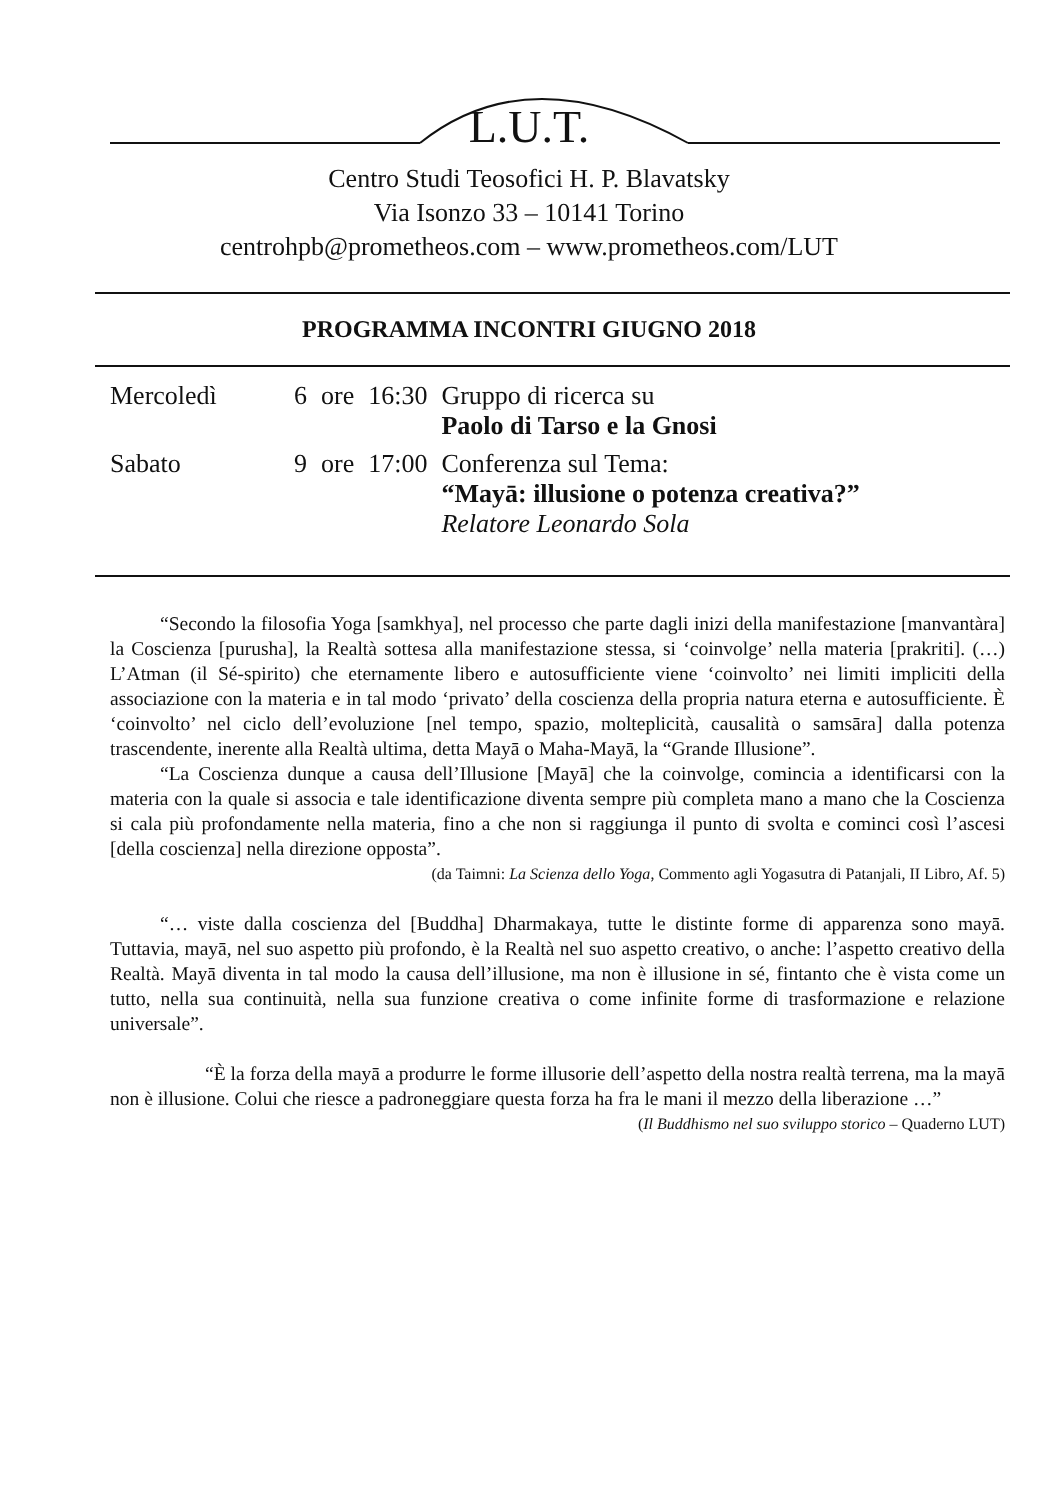L.U.T.
Centro Studi Teosofici H. P. Blavatsky
Via Isonzo 33 – 10141 Torino
centrohpb@prometheos.com – www.prometheos.com/LUT
PROGRAMMA INCONTRI GIUGNO 2018
| Mercoledì | 6 | ore | 16:30 | Gruppo di ricerca su Paolo di Tarso e la Gnosi |
| Sabato | 9 | ore | 17:00 | Conferenza sul Tema: “Mayā: illusione o potenza creativa?” Relatore Leonardo Sola |
“Secondo la filosofia Yoga [samkhya], nel processo che parte dagli inizi della manifestazione [manvantàra] la Coscienza [purusha], la Realtà sottesa alla manifestazione stessa, si ‘coinvolge’ nella materia [prakriti]. (…) L’Atman (il Sé-spirito) che eternamente libero e autosufficiente viene ‘coinvolto’ nei limiti impliciti della associazione con la materia e in tal modo ‘privato’ della coscienza della propria natura eterna e autosufficiente. È ‘coinvolto’ nel ciclo dell’evoluzione [nel tempo, spazio, molteplicità, causalità o samsāra] dalla potenza trascendente, inerente alla Realtà ultima, detta Mayā o Maha-Mayā, la “Grande Illusione”.
“La Coscienza dunque a causa dell’Illusione [Mayā] che la coinvolge, comincia a identificarsi con la materia con la quale si associa e tale identificazione diventa sempre più completa mano a mano che la Coscienza si cala più profondamente nella materia, fino a che non si raggiunga il punto di svolta e cominci così l’ascesi [della coscienza] nella direzione opposta”.
(da Taimni: La Scienza dello Yoga, Commento agli Yogasutra di Patanjali, II Libro, Af. 5)
“… viste dalla coscienza del [Buddha] Dharmakaya, tutte le distinte forme di apparenza sono mayā. Tuttavia, mayā, nel suo aspetto più profondo, è la Realtà nel suo aspetto creativo, o anche: l’aspetto creativo della Realtà. Mayā diventa in tal modo la causa dell’illusione, ma non è illusione in sé, fintanto che è vista come un tutto, nella sua continuità, nella sua funzione creativa o come infinite forme di trasformazione e relazione universale”.
“È la forza della mayā a produrre le forme illusorie dell’aspetto della nostra realtà terrena, ma la mayā non è illusione. Colui che riesce a padroneggiare questa forza ha fra le mani il mezzo della liberazione …”
(Il Buddhismo nel suo sviluppo storico – Quaderno LUT)